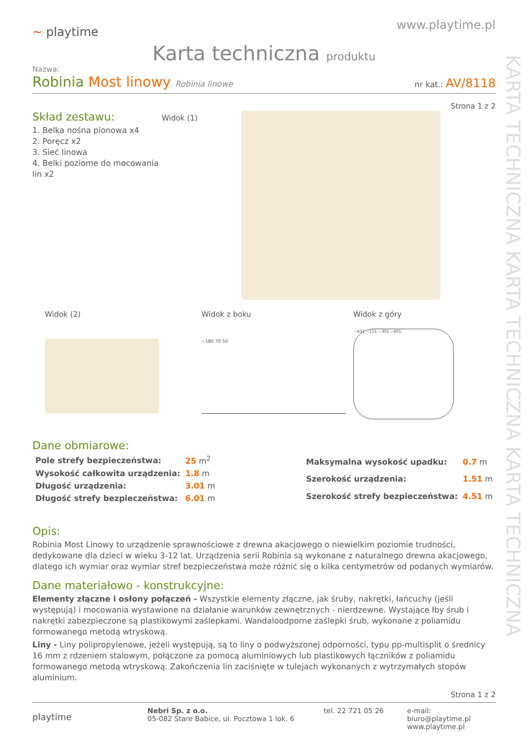KARTA TECHNICZNA KARTA TECHNICZNA KARTA TECHNICZNA
~ playtime
www.playtime.pl
Karta techniczna produktu
Nazwa:
Robinia Most linowy Robinia linowe
nr kat.: AV/8118
Strona 1 z 2
Skład zestawu:
1. Belka nośna pionowa x4
2. Poręcz x2
3. Sieć linowa
4. Belki poziome do mocowania lin x2
Widok (1)
Widok (2) Widok z boku
~180 70 50
Widok z góry
~451 ~151 ~301 ~601
Dane obmiarowe:
| Pole strefy bezpieczeństwa: | 25 m<sup>2</sup> |
| Wysokość całkowita urządzenia: | 1.8 m |
| Długość urządzenia: | 3.01 m |
| Długość strefy bezpieczeństwa: | 6.01 m |
| Maksymalna wysokość upadku: | 0.7 m |
| Szerokość urządzenia: | 1.51 m |
| Szerokość strefy bezpieczeństwa: | 4.51 m |
Opis:
Robinia Most Linowy to urządzenie sprawnościowe z drewna akacjowego o niewielkim poziomie trudności, dedykowane dla dzieci w wieku 3-12 lat. Urządzenia serii Robinia są wykonane z naturalnego drewna akacjowego, dlatego ich wymiar oraz wymiar stref bezpieczeństwa może różnić się o kilka centymetrów od podanych wymiarów.
Dane materiałowo - konstrukcyjne:
Elementy złączne i osłony połączeń - Wszystkie elementy złączne, jak śruby, nakrętki, łańcuchy (jeśli występują) i mocowania wystawione na działanie warunków zewnętrznych - nierdzewne. Wystające łby śrub i nakrętki zabezpieczone są plastikowymi zaślepkami. Wandaloodporne zaślepki śrub, wykonane z poliamidu formowanego metodą wtryskową.
Liny - Liny polipropylenowe, jeżeli występują, są to liny o podwyższonej odporności, typu pp-multisplit o średnicy 16 mm z rdzeniem stalowym, połączone za pomocą aluminiowych lub plastikowych łączników z poliamidu formowanego metodą wtryskową. Zakończenia lin zaciśnięte w tulejach wykonanych z wytrzymałych stopów aluminium.
Strona 1 z 2
playtime
Nebri Sp. z o.o.
05-082 Stare Babice, ul. Pocztowa 1 lok. 6
tel. 22 721 05 26 e-mail: biuro@playtime.pl
www.playtime.pl